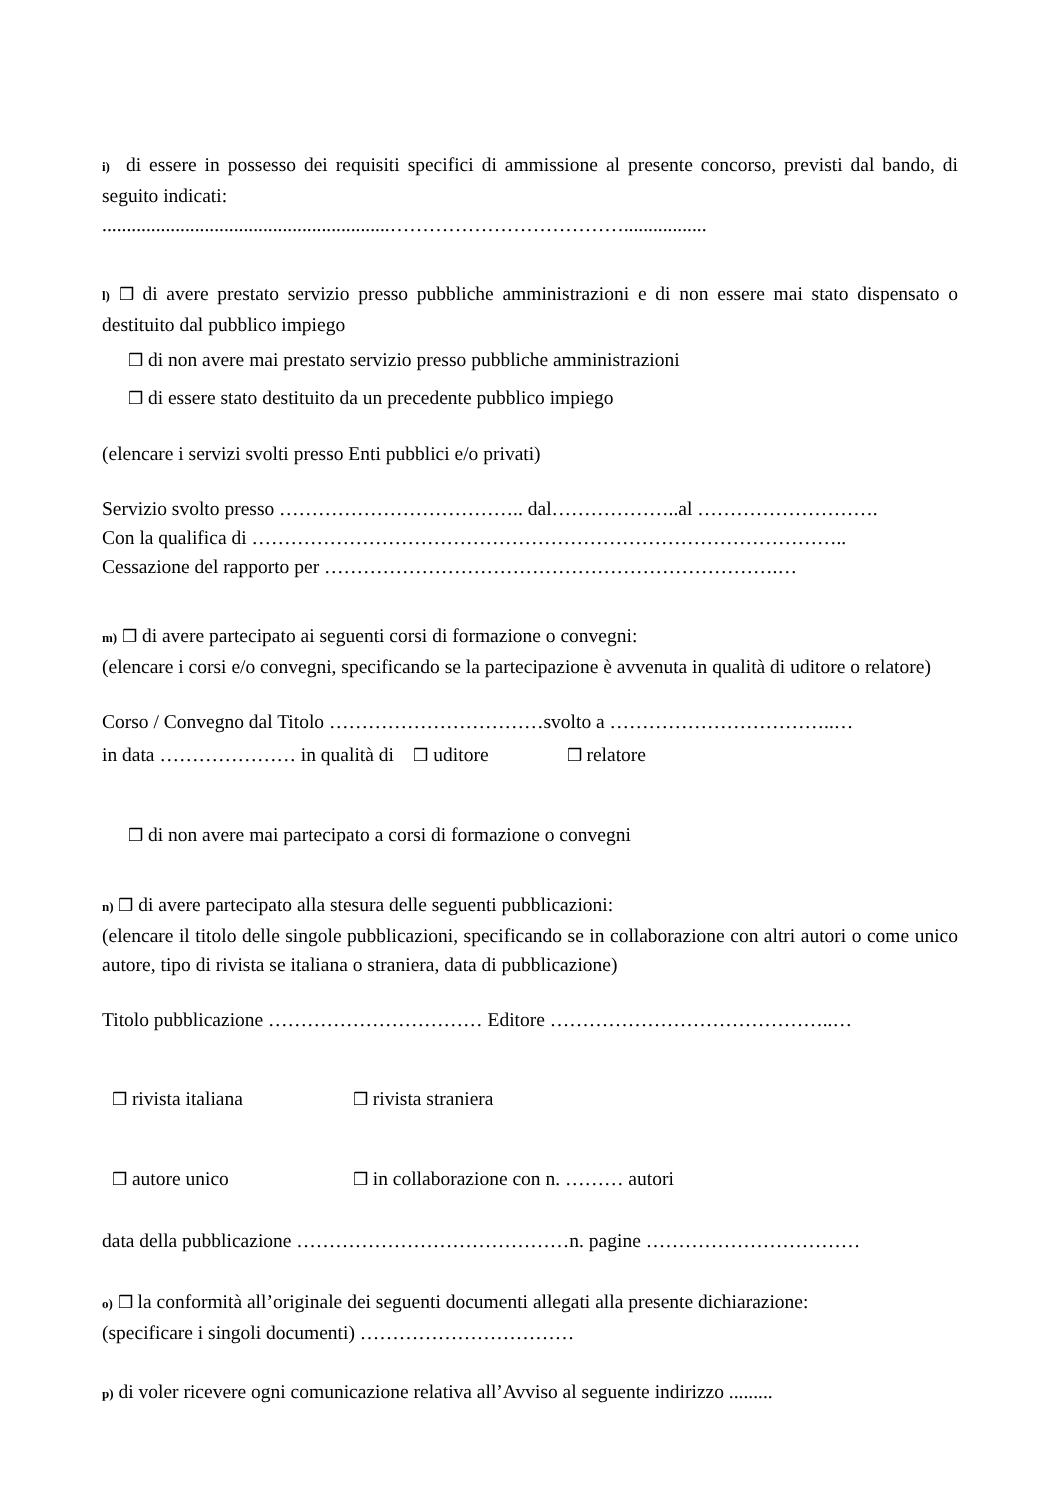i) di essere in possesso dei requisiti specifici di ammissione al presente concorso, previsti dal bando, di seguito indicati:
...........................................................……………………………….................
l) ❒ di avere prestato servizio presso pubbliche amministrazioni e di non essere mai stato dispensato o destituito dal pubblico impiego
❒ di non avere mai prestato servizio presso pubbliche amministrazioni
❒ di essere stato destituito da un precedente pubblico impiego
(elencare i servizi svolti presso Enti pubblici e/o privati)
Servizio svolto presso ……………………………….. dal………………..al ……………………….
Con la qualifica di ………………………………………………………………………………..
Cessazione del rapporto per …………………………………………………………….…
m) ❒ di avere partecipato ai seguenti corsi di formazione o convegni:
(elencare i corsi e/o convegni, specificando se la partecipazione è avvenuta in qualità di uditore o relatore)
Corso / Convegno dal Titolo ……………………………svolto a ……………………………..…
in data ………………… in qualità di ❒ uditore ❒ relatore
❒ di non avere mai partecipato a corsi di formazione o convegni
n) ❒ di avere partecipato alla stesura delle seguenti pubblicazioni:
(elencare il titolo delle singole pubblicazioni, specificando se in collaborazione con altri autori o come unico autore, tipo di rivista se italiana o straniera, data di pubblicazione)
Titolo pubblicazione …………………………… Editore ……………………………………..…
❒ rivista italiana ❒ rivista straniera
❒ autore unico ❒ in collaborazione con n. ……… autori
data della pubblicazione ……………………………………n. pagine ……………………………
o) ❒ la conformità all’originale dei seguenti documenti allegati alla presente dichiarazione:
(specificare i singoli documenti) ……………………………
p) di voler ricevere ogni comunicazione relativa all’Avviso al seguente indirizzo .........